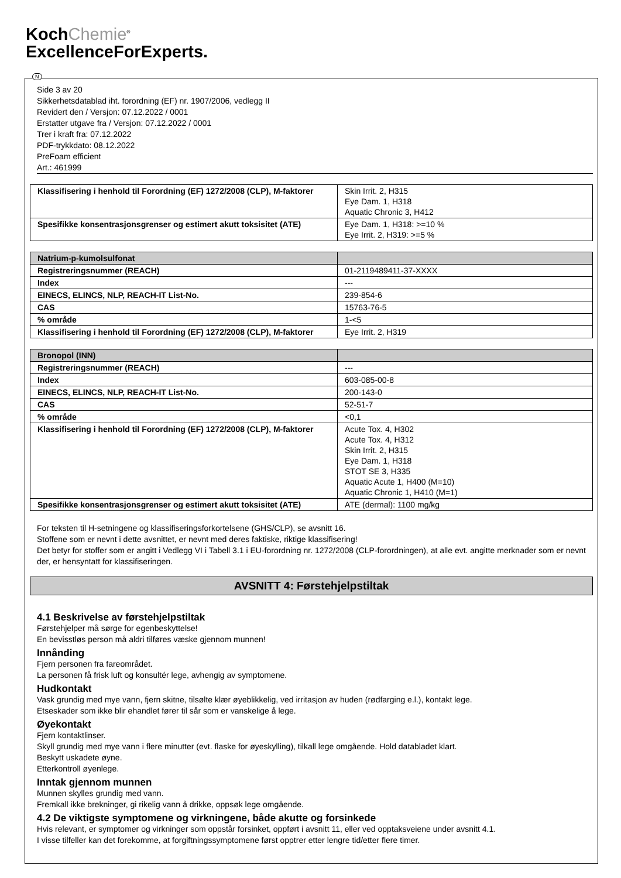KochChemie<sup>®</sup>
ExcellenceForExperts.
N
Side 3 av 20
Sikkerhetsdatablad iht. forordning (EF) nr. 1907/2006, vedlegg II
Revidert den / Versjon: 07.12.2022 / 0001
Erstatter utgave fra / Versjon: 07.12.2022 / 0001
Trer i kraft fra: 07.12.2022
PDF-trykkdato: 08.12.2022
PreFoam efficient
Art.: 461999
| Klassifisering i henhold til Forordning (EF) 1272/2008 (CLP), M-faktorer | Skin Irrit. 2, H315 Eye Dam. 1, H318 Aquatic Chronic 3, H412 |
| Spesifikke konsentrasjonsgrenser og estimert akutt toksisitet (ATE) | Eye Dam. 1, H318: >=10 % Eye Irrit. 2, H319: >=5 % |
| Natrium-p-kumolsulfonat | |
| Registreringsnummer (REACH) | 01-2119489411-37-XXXX |
| Index | --- |
| EINECS, ELINCS, NLP, REACH-IT List-No. | 239-854-6 |
| CAS | 15763-76-5 |
| % område | 1-<5 |
| Klassifisering i henhold til Forordning (EF) 1272/2008 (CLP), M-faktorer | Eye Irrit. 2, H319 |
| Bronopol (INN) | |
| Registreringsnummer (REACH) | --- |
| Index | 603-085-00-8 |
| EINECS, ELINCS, NLP, REACH-IT List-No. | 200-143-0 |
| CAS | 52-51-7 |
| % område | <0,1 |
| Klassifisering i henhold til Forordning (EF) 1272/2008 (CLP), M-faktorer | Acute Tox. 4, H302 Acute Tox. 4, H312 Skin Irrit. 2, H315 Eye Dam. 1, H318 STOT SE 3, H335 Aquatic Acute 1, H400 (M=10) Aquatic Chronic 1, H410 (M=1) |
| Spesifikke konsentrasjonsgrenser og estimert akutt toksisitet (ATE) | ATE (dermal): 1100 mg/kg |
For teksten til H-setningene og klassifiseringsforkortelsene (GHS/CLP), se avsnitt 16.
Stoffene som er nevnt i dette avsnittet, er nevnt med deres faktiske, riktige klassifisering!
Det betyr for stoffer som er angitt i Vedlegg VI i Tabell 3.1 i EU-forordning nr. 1272/2008 (CLP-forordningen), at alle evt. angitte merknader som er nevnt der, er hensyntatt for klassifiseringen.
AVSNITT 4: Førstehjelpstiltak
4.1 Beskrivelse av førstehjelpstiltak
Førstehjelper må sørge for egenbeskyttelse!
En bevisstløs person må aldri tilføres væske gjennom munnen!
Innånding
Fjern personen fra fareområdet.
La personen få frisk luft og konsultér lege, avhengig av symptomene.
Hudkontakt
Vask grundig med mye vann, fjern skitne, tilsølte klær øyeblikkelig, ved irritasjon av huden (rødfarging e.l.), kontakt lege.
Etseskader som ikke blir ehandlet fører til sår som er vanskelige å lege.
Øyekontakt
Fjern kontaktlinser.
Skyll grundig med mye vann i flere minutter (evt. flaske for øyeskylling), tilkall lege omgående. Hold databladet klart.
Beskytt uskadete øyne.
Etterkontroll øyenlege.
Inntak gjennom munnen
Munnen skylles grundig med vann.
Fremkall ikke brekninger, gi rikelig vann å drikke, oppsøk lege omgående.
4.2 De viktigste symptomene og virkningene, både akutte og forsinkede
Hvis relevant, er symptomer og virkninger som oppstår forsinket, oppført i avsnitt 11, eller ved opptaksveiene under avsnitt 4.1.
I visse tilfeller kan det forekomme, at forgiftningssymptomene først opptrer etter lengre tid/etter flere timer.